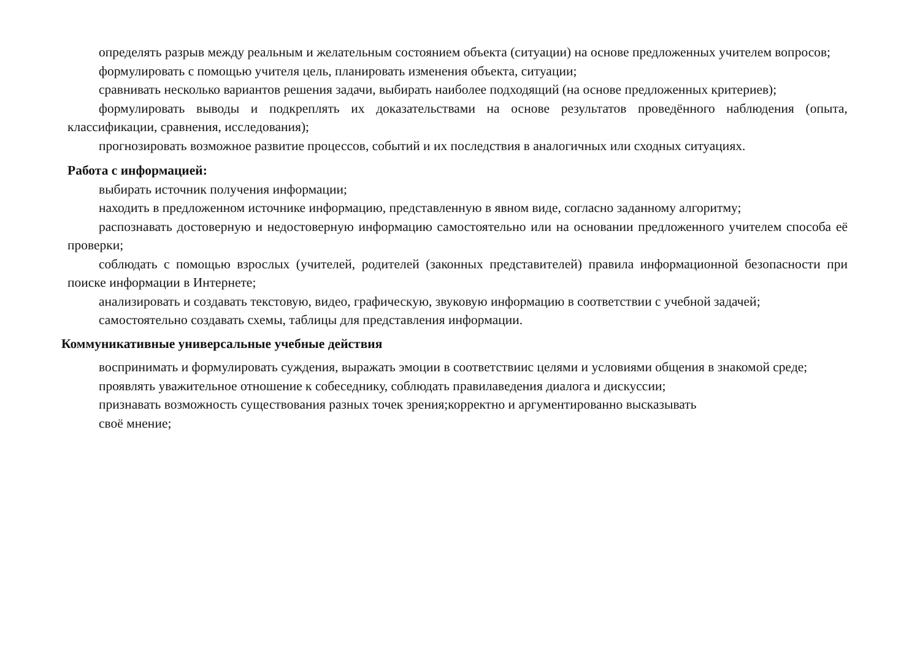определять разрыв между реальным и желательным состоянием объекта (ситуации) на основе предложенных учителем вопросов;
формулировать с помощью учителя цель, планировать изменения объекта, ситуации;
сравнивать несколько вариантов решения задачи, выбирать наиболее подходящий (на основе предложенных критериев);
формулировать выводы и подкреплять их доказательствами на основе результатов проведённого наблюдения (опыта, классификации, сравнения, исследования);
прогнозировать возможное развитие процессов, событий и их последствия в аналогичных или сходных ситуациях.
Работа с информацией:
выбирать источник получения информации;
находить в предложенном источнике информацию, представленную в явном виде, согласно заданному алгоритму;
распознавать достоверную и недостоверную информацию самостоятельно или на основании предложенного учителем способа её проверки;
соблюдать с помощью взрослых (учителей, родителей (законных представителей) правила информационной безопасности при поиске информации в Интернете;
анализировать и создавать текстовую, видео, графическую, звуковую информацию в соответствии с учебной задачей;
самостоятельно создавать схемы, таблицы для представления информации.
Коммуникативные универсальные учебные действия
воспринимать и формулировать суждения, выражать эмоции в соответствииc целями и условиями общения в знакомой среде;
проявлять уважительное отношение к собеседнику, соблюдать правилаведения диалога и дискуссии;
признавать возможность существования разных точек зрения;корректно и аргументированно высказывать
своё мнение;